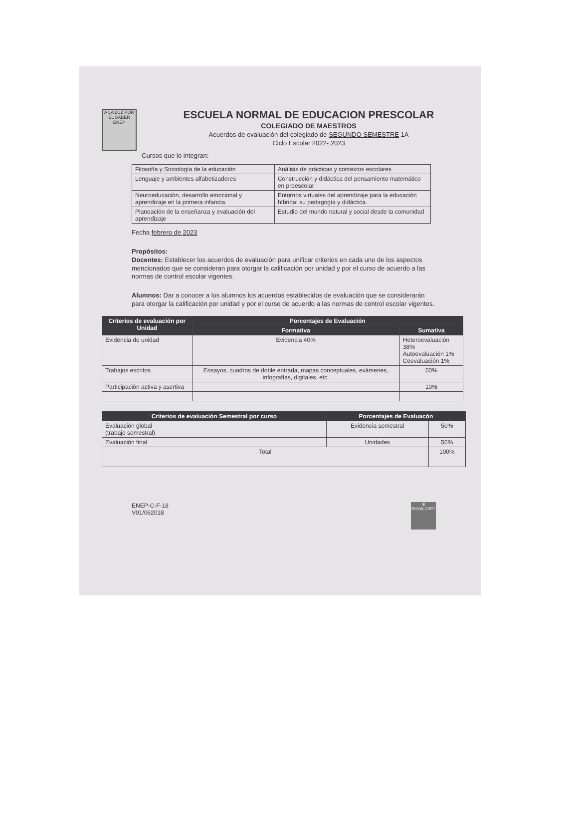A LA LUZ POR EL SABER ENEP
ESCUELA NORMAL DE EDUCACION PRESCOLAR
COLEGIADO DE MAESTROS
Acuerdos de evaluación del colegiado de SEGUNDO SEMESTRE 1A
Ciclo Escolar 2022- 2023
Cursos que lo integran:
| Filosofía y Sociología de la educación | Análisis de prácticas y contextos escolares |
| Lenguaje y ambientes alfabetizadores | Construcción y didáctica del pensamiento matemático en preescolar |
| Neuroeducación, desarrollo emocional y aprendizaje en la primera infancia. | Entornos virtuales del aprendizaje para la educación híbrida: su pedagogía y didáctica. |
| Planeación de la enseñanza y evaluación del aprendizaje | Estudio del mundo natural y social desde la comunidad |
Fecha febrero de 2023
Propósitos:
Docentes: Establecer los acuerdos de evaluación para unificar criterios en cada uno de los aspectos mencionados que se consideran para otorgar la calificación por unidad y por el curso de acuerdo a las normas de control escolar vigentes.
Alumnos: Dar a conocer a los alumnos los acuerdos establecidos de evaluación que se considerarán para otorgar la calificación por unidad y por el curso de acuerdo a las normas de control escolar vigentes.
| Criterios de evaluación por Unidad | Porcentajes de Evaluación | |
| --- | --- | --- |
| | Formativa | Sumativa |
| Evidencia de unidad | Evidencia 40% | Heteroevaluación 38% Autoevaluación 1% Coevaluación 1% |
| Trabajos escritos | Ensayos, cuadros de doble entrada, mapas conceptuales, exámenes, infografías, digitales, etc. | 50% |
| Participación activa y asertiva | | 10% |
| Criterios de evaluación Semestral por curso | Porcentajes de Evaluacón | |
| --- | --- | --- |
| Evaluación global (trabajo semestral) | Evidencia semestral | 50% |
| Evaluación final | Unidades | 50% |
| Total | | 100% |
ENEP-C-F-18
V01/062018
♛
ROYALCERT